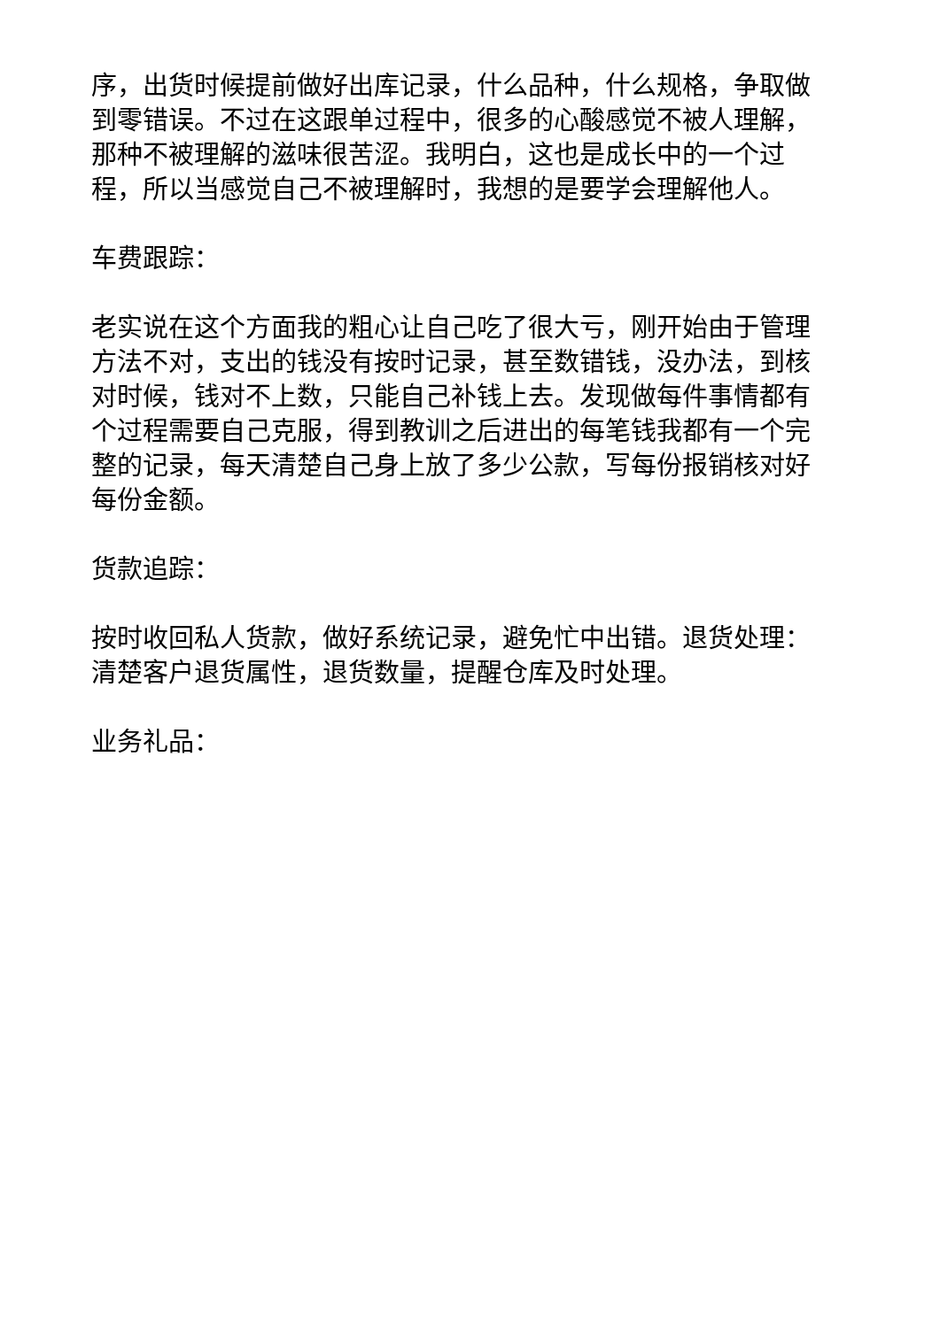序，出货时候提前做好出库记录，什么品种，什么规格，争取做到零错误。不过在这跟单过程中，很多的心酸感觉不被人理解，那种不被理解的滋味很苦涩。我明白，这也是成长中的一个过程，所以当感觉自己不被理解时，我想的是要学会理解他人。
车费跟踪：
老实说在这个方面我的粗心让自己吃了很大亏，刚开始由于管理方法不对，支出的钱没有按时记录，甚至数错钱，没办法，到核对时候，钱对不上数，只能自己补钱上去。发现做每件事情都有个过程需要自己克服，得到教训之后进出的每笔钱我都有一个完整的记录，每天清楚自己身上放了多少公款，写每份报销核对好每份金额。
货款追踪：
按时收回私人货款，做好系统记录，避免忙中出错。退货处理：清楚客户退货属性，退货数量，提醒仓库及时处理。
业务礼品：